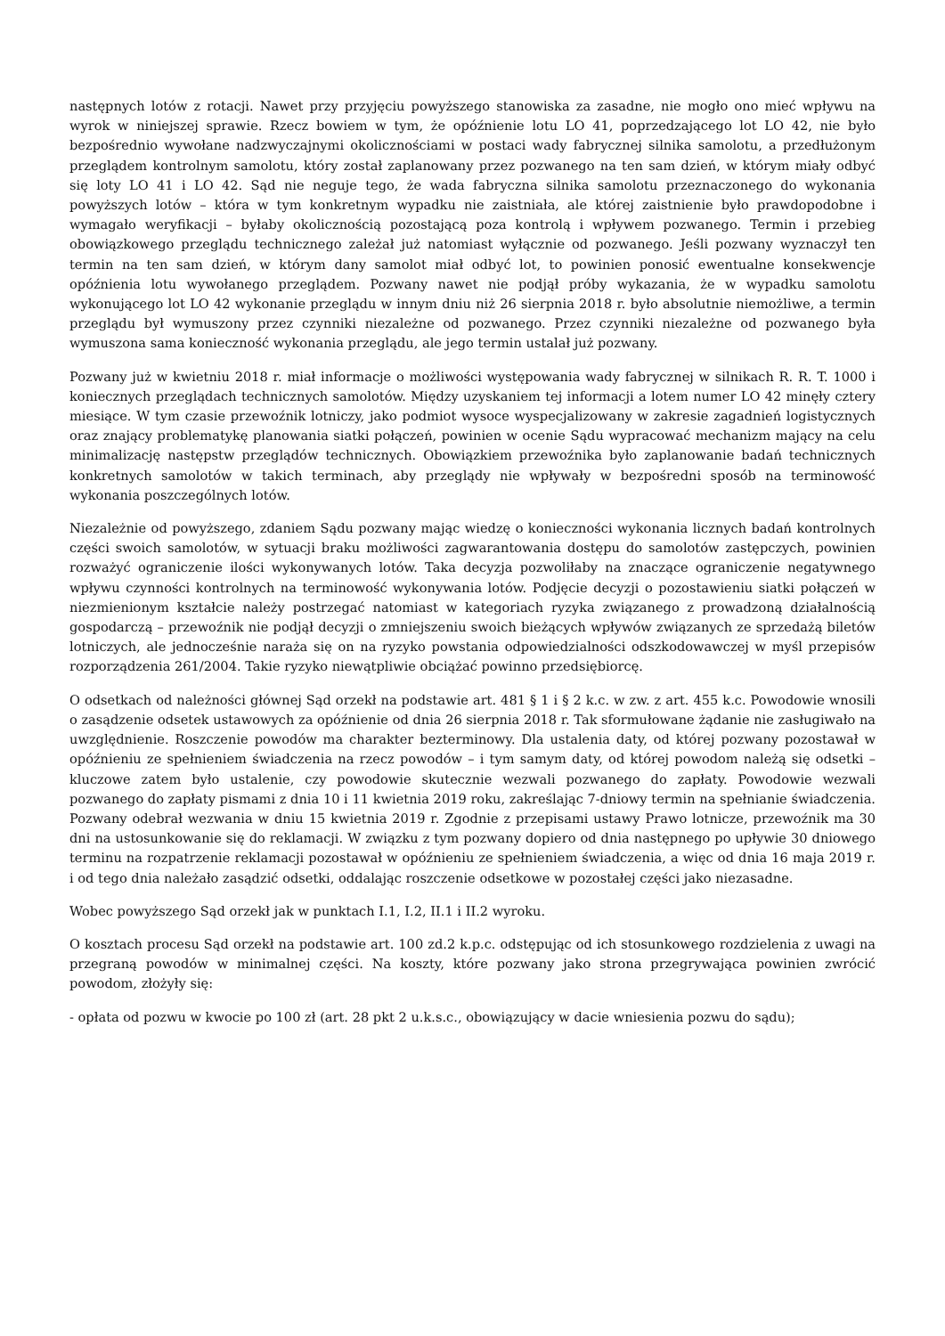następnych lotów z rotacji. Nawet przy przyjęciu powyższego stanowiska za zasadne, nie mogło ono mieć wpływu na wyrok w niniejszej sprawie. Rzecz bowiem w tym, że opóźnienie lotu LO 41, poprzedzającego lot LO 42, nie było bezpośrednio wywołane nadzwyczajnymi okolicznościami w postaci wady fabrycznej silnika samolotu, a przedłużonym przeglądem kontrolnym samolotu, który został zaplanowany przez pozwanego na ten sam dzień, w którym miały odbyć się loty LO 41 i LO 42. Sąd nie neguje tego, że wada fabryczna silnika samolotu przeznaczonego do wykonania powyższych lotów – która w tym konkretnym wypadku nie zaistniała, ale której zaistnienie było prawdopodobne i wymagało weryfikacji – byłaby okolicznością pozostającą poza kontrolą i wpływem pozwanego. Termin i przebieg obowiązkowego przeglądu technicznego zależał już natomiast wyłącznie od pozwanego. Jeśli pozwany wyznaczył ten termin na ten sam dzień, w którym dany samolot miał odbyć lot, to powinien ponosić ewentualne konsekwencje opóźnienia lotu wywołanego przeglądem. Pozwany nawet nie podjął próby wykazania, że w wypadku samolotu wykonującego lot LO 42 wykonanie przeglądu w innym dniu niż 26 sierpnia 2018 r. było absolutnie niemożliwe, a termin przeglądu był wymuszony przez czynniki niezależne od pozwanego. Przez czynniki niezależne od pozwanego była wymuszona sama konieczność wykonania przeglądu, ale jego termin ustalał już pozwany.
Pozwany już w kwietniu 2018 r. miał informacje o możliwości występowania wady fabrycznej w silnikach R. R. T. 1000 i koniecznych przeglądach technicznych samolotów. Między uzyskaniem tej informacji a lotem numer LO 42 minęły cztery miesiące. W tym czasie przewoźnik lotniczy, jako podmiot wysoce wyspecjalizowany w zakresie zagadnień logistycznych oraz znający problematykę planowania siatki połączeń, powinien w ocenie Sądu wypracować mechanizm mający na celu minimalizację następstw przeglądów technicznych. Obowiązkiem przewoźnika było zaplanowanie badań technicznych konkretnych samolotów w takich terminach, aby przeglądy nie wpływały w bezpośredni sposób na terminowość wykonania poszczególnych lotów.
Niezależnie od powyższego, zdaniem Sądu pozwany mając wiedzę o konieczności wykonania licznych badań kontrolnych części swoich samolotów, w sytuacji braku możliwości zagwarantowania dostępu do samolotów zastępczych, powinien rozważyć ograniczenie ilości wykonywanych lotów. Taka decyzja pozwoliłaby na znaczące ograniczenie negatywnego wpływu czynności kontrolnych na terminowość wykonywania lotów. Podjęcie decyzji o pozostawieniu siatki połączeń w niezmienionym kształcie należy postrzegać natomiast w kategoriach ryzyka związanego z prowadzoną działalnością gospodarczą – przewoźnik nie podjął decyzji o zmniejszeniu swoich bieżących wpływów związanych ze sprzedażą biletów lotniczych, ale jednocześnie naraża się on na ryzyko powstania odpowiedzialności odszkodowawczej w myśl przepisów rozporządzenia 261/2004. Takie ryzyko niewątpliwie obciążać powinno przedsiębiorcę.
O odsetkach od należności głównej Sąd orzekł na podstawie art. 481 § 1 i § 2 k.c. w zw. z art. 455 k.c. Powodowie wnosili o zasądzenie odsetek ustawowych za opóźnienie od dnia 26 sierpnia 2018 r. Tak sformułowane żądanie nie zasługiwało na uwzględnienie. Roszczenie powodów ma charakter bezterminowy. Dla ustalenia daty, od której pozwany pozostawał w opóźnieniu ze spełnieniem świadczenia na rzecz powodów – i tym samym daty, od której powodom należą się odsetki – kluczowe zatem było ustalenie, czy powodowie skutecznie wezwali pozwanego do zapłaty. Powodowie wezwali pozwanego do zapłaty pismami z dnia 10 i 11 kwietnia 2019 roku, zakreślając 7-dniowy termin na spełnianie świadczenia. Pozwany odebrał wezwania w dniu 15 kwietnia 2019 r. Zgodnie z przepisami ustawy Prawo lotnicze, przewoźnik ma 30 dni na ustosunkowanie się do reklamacji. W związku z tym pozwany dopiero od dnia następnego po upływie 30 dniowego terminu na rozpatrzenie reklamacji pozostawał w opóźnieniu ze spełnieniem świadczenia, a więc od dnia 16 maja 2019 r. i od tego dnia należało zasądzić odsetki, oddalając roszczenie odsetkowe w pozostałej części jako niezasadne.
Wobec powyższego Sąd orzekł jak w punktach I.1, I.2, II.1 i II.2 wyroku.
O kosztach procesu Sąd orzekł na podstawie art. 100 zd.2 k.p.c. odstępując od ich stosunkowego rozdzielenia z uwagi na przegraną powodów w minimalnej części. Na koszty, które pozwany jako strona przegrywająca powinien zwrócić powodom, złożyły się:
- opłata od pozwu w kwocie po 100 zł (art. 28 pkt 2 u.k.s.c., obowiązujący w dacie wniesienia pozwu do sądu);